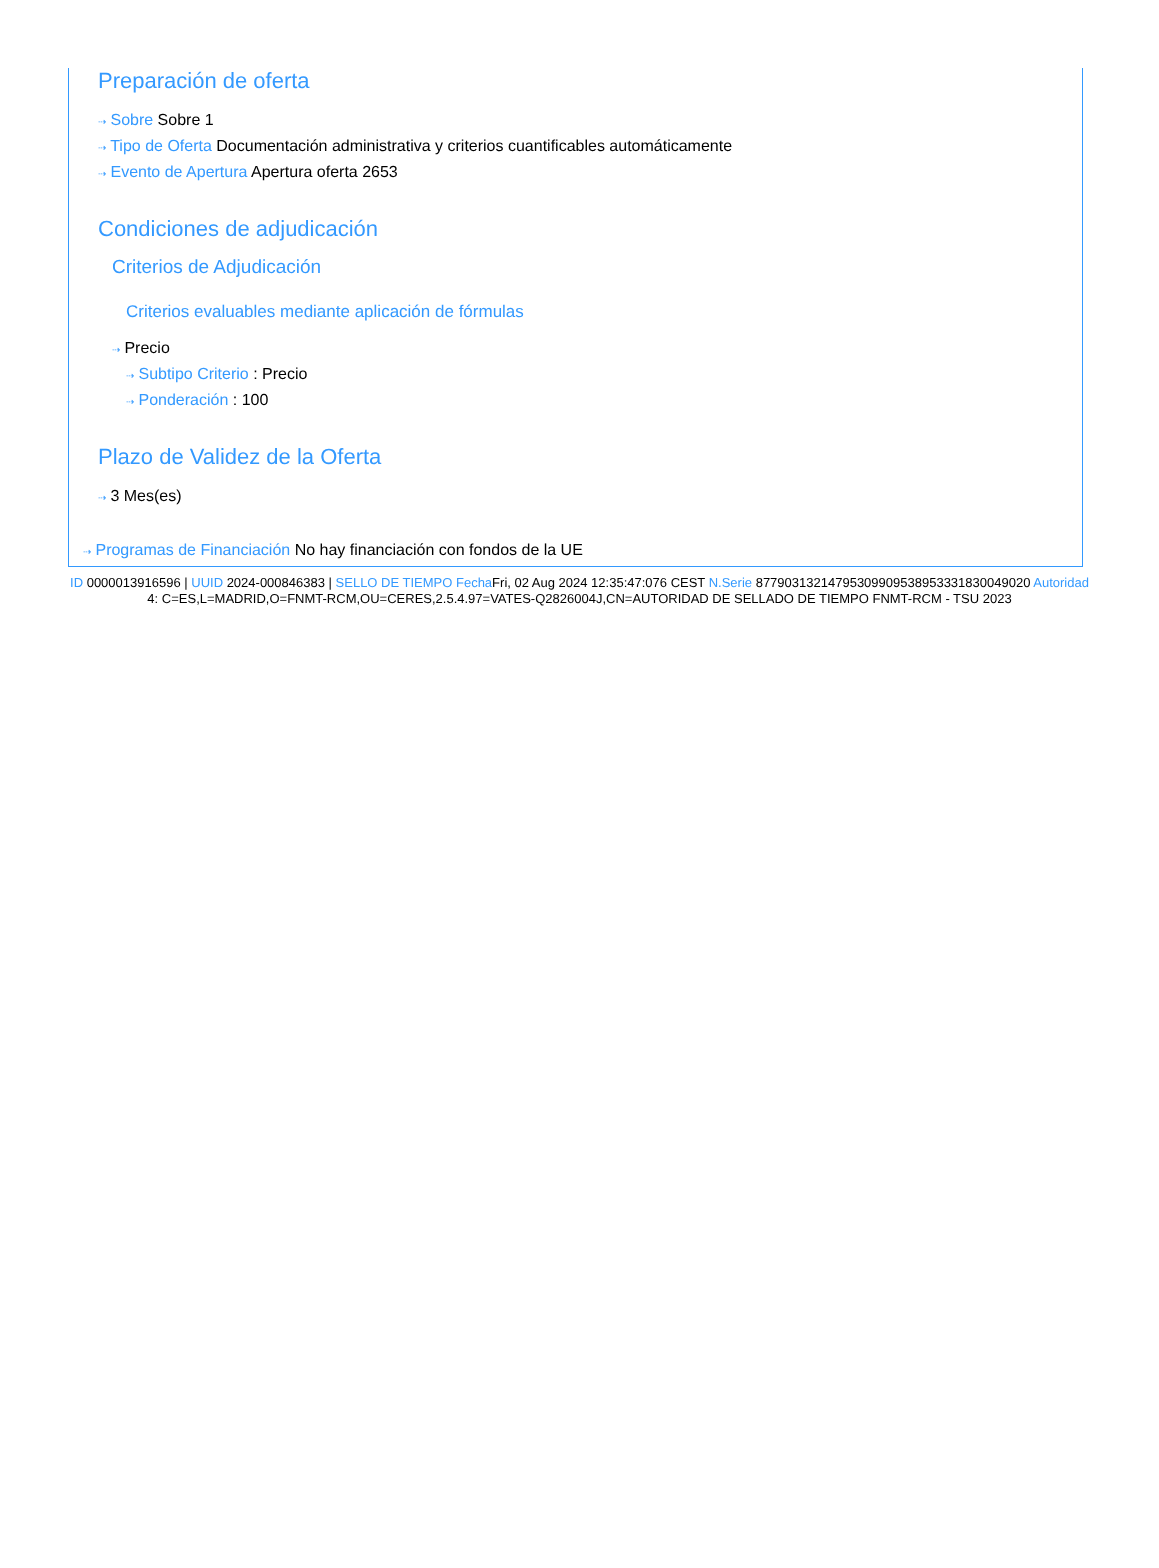Preparación de oferta
⇢ Sobre Sobre 1
⇢ Tipo de Oferta Documentación administrativa y criterios cuantificables automáticamente
⇢ Evento de Apertura Apertura oferta 2653
Condiciones de adjudicación
Criterios de Adjudicación
Criterios evaluables mediante aplicación de fórmulas
⇢ Precio
⇢ Subtipo Criterio : Precio
⇢ Ponderación : 100
Plazo de Validez de la Oferta
⇢ 3 Mes(es)
⇢ Programas de Financiación No hay financiación con fondos de la UE
ID 0000013916596 | UUID 2024-000846383 | SELLO DE TIEMPO Fecha Fri, 02 Aug 2024 12:35:47:076 CEST N.Serie 877903132147953099095389533318300490​20 Autoridad 4: C=ES,L=MADRID,O=FNMT-RCM,OU=CERES,2.5.4.97=VATES-Q2826004J,CN=AUTORIDAD DE SELLADO DE TIEMPO FNMT-RCM - TSU 2023